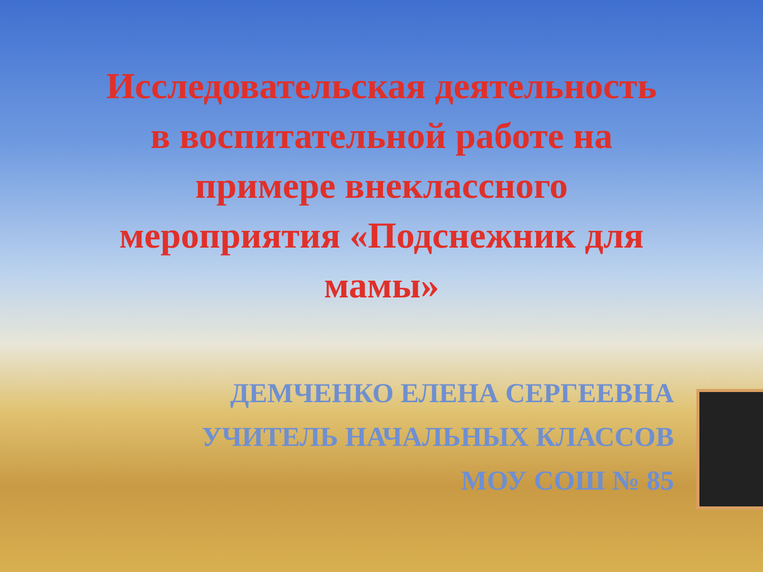Исследовательская деятельность
в воспитательной работе на
примере внеклассного
мероприятия «Подснежник для
мамы»
ДЕМЧЕНКО ЕЛЕНА СЕРГЕЕВНА
УЧИТЕЛЬ НАЧАЛЬНЫХ КЛАССОВ
МОУ СОШ № 85